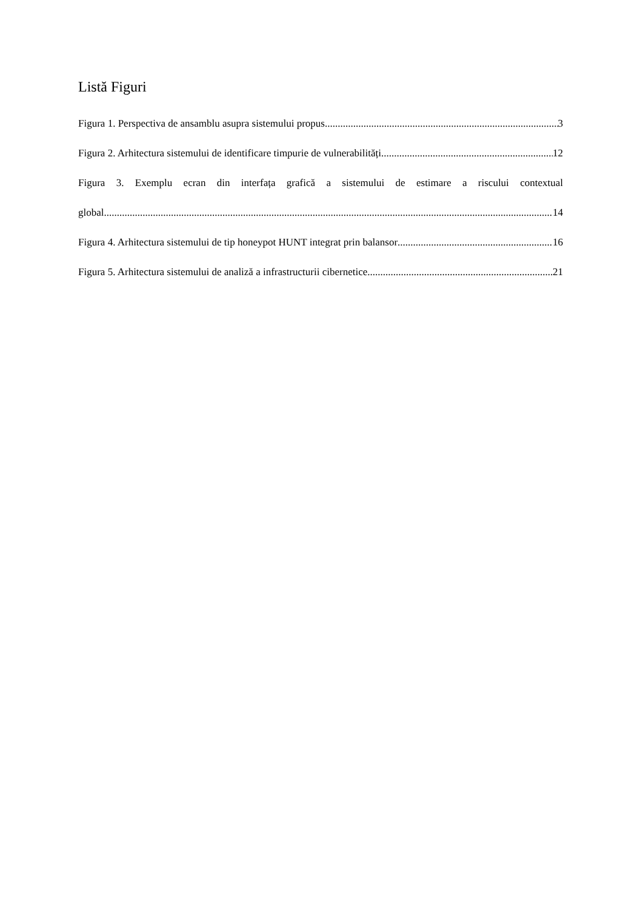Listă Figuri
Figura 1. Perspectiva de ansamblu asupra sistemului propus. 3
Figura 2. Arhitectura sistemului de identificare timpurie de vulnerabilități. 12
Figura 3. Exemplu ecran din interfața grafică a sistemului de estimare a riscului contextual
global 14
Figura 4. Arhitectura sistemului de tip honeypot HUNT integrat prin balansor 16
Figura 5. Arhitectura sistemului de analiză a infrastructurii cibernetice. 21